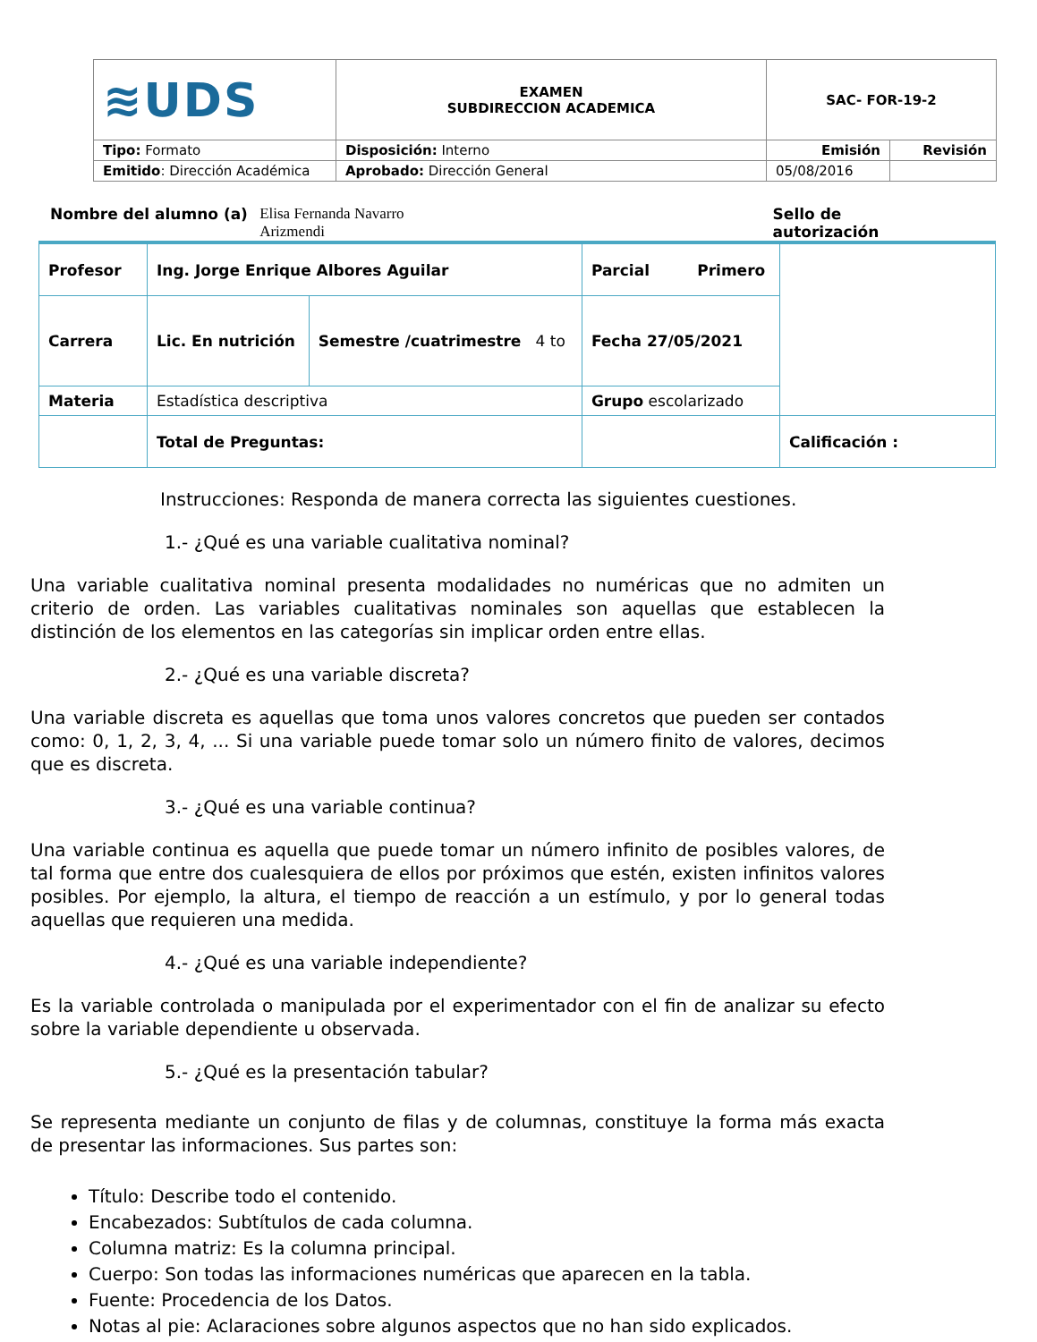| ≋UDS | EXAMEN SUBDIRECCION ACADEMICA | SAC- FOR-19-2 | |
| Tipo: Formato | Disposición: Interno | Emisión | Revisión |
| Emitido : Dirección Académica | Aprobado: Dirección General | 05/08/2016 | |
Nombre del alumno (a) Elisa Fernanda Navarro
Arizmendi Sello de autorización
| Profesor | Ing. Jorge Enrique Albores Aguilar | | Parcial Primero | |
| Carrera | Lic. En nutrición | Semestre /cuatrimestre 4 to | Fecha 27/05/2021 | |
| Materia | Estadística descriptiva | | Grupo escolarizado | |
| | Total de Preguntas: | | | Calificación : |
Instrucciones: Responda de manera correcta las siguientes cuestiones.
1.- ¿Qué es una variable cualitativa nominal?
Una variable cualitativa nominal presenta modalidades no numéricas que no admiten un criterio de orden. Las variables cualitativas nominales son aquellas que establecen la distinción de los elementos en las categorías sin implicar orden entre ellas.
2.- ¿Qué es una variable discreta?
Una variable discreta es aquellas que toma unos valores concretos que pueden ser contados como: 0, 1, 2, 3, 4, ... Si una variable puede tomar solo un número finito de valores, decimos que es discreta.
3.- ¿Qué es una variable continua?
Una variable continua es aquella que puede tomar un número infinito de posibles valores, de tal forma que entre dos cualesquiera de ellos por próximos que estén, existen infinitos valores posibles. Por ejemplo, la altura, el tiempo de reacción a un estímulo, y por lo general todas aquellas que requieren una medida.
4.- ¿Qué es una variable independiente?
Es la variable controlada o manipulada por el experimentador con el fin de analizar su efecto sobre la variable dependiente u observada.
5.- ¿Qué es la presentación tabular?
Se representa mediante un conjunto de filas y de columnas, constituye la forma más exacta de presentar las informaciones. Sus partes son:
Título: Describe todo el contenido.
Encabezados: Subtítulos de cada columna.
Columna matriz: Es la columna principal.
Cuerpo: Son todas las informaciones numéricas que aparecen en la tabla.
Fuente: Procedencia de los Datos.
Notas al pie: Aclaraciones sobre algunos aspectos que no han sido explicados.